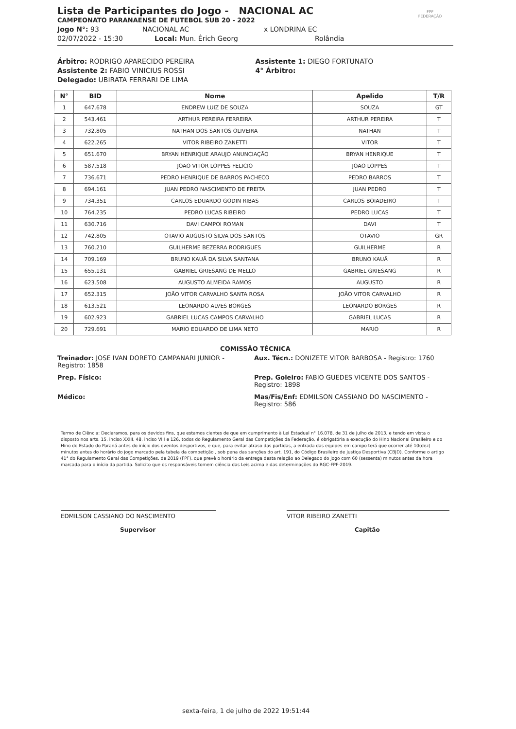Lista de Participantes do Jogo - NACIONAL AC
CAMPEONATO PARANAENSE DE FUTEBOL SUB 20 - 2022
Jogo N°: 93 NACIONAL AC x LONDRINA EC
02/07/2022 - 15:30 Local: Mun. Érich Georg Rolândia
FPF
FEDERAÇÃO
Árbitro: RODRIGO APARECIDO PEREIRA
Assistente 1: DIEGO FORTUNATO
Assistente 2: FABIO VINICIUS ROSSI
4° Árbitro:
Delegado: UBIRATA FERRARI DE LIMA
| N° | BID | Nome | Apelido | T/R |
| --- | --- | --- | --- | --- |
| 1 | 647.678 | ENDREW LUIZ DE SOUZA | SOUZA | GT |
| 2 | 543.461 | ARTHUR PEREIRA FERREIRA | ARTHUR PEREIRA | T |
| 3 | 732.805 | NATHAN DOS SANTOS OLIVEIRA | NATHAN | T |
| 4 | 622.265 | VITOR RIBEIRO ZANETTI | VITOR | T |
| 5 | 651.670 | BRYAN HENRIQUE ARAUJO ANUNCIAÇÃO | BRYAN HENRIQUE | T |
| 6 | 587.518 | JOAO VITOR LOPPES FELICIO | JOAO LOPPES | T |
| 7 | 736.671 | PEDRO HENRIQUE DE BARROS PACHECO | PEDRO BARROS | T |
| 8 | 694.161 | JUAN PEDRO NASCIMENTO DE FREITA | JUAN PEDRO | T |
| 9 | 734.351 | CARLOS EDUARDO GODIN RIBAS | CARLOS BOIADEIRO | T |
| 10 | 764.235 | PEDRO LUCAS RIBEIRO | PEDRO LUCAS | T |
| 11 | 630.716 | DAVI CAMPOI ROMAN | DAVI | T |
| 12 | 742.805 | OTAVIO AUGUSTO SILVA DOS SANTOS | OTAVIO | GR |
| 13 | 760.210 | GUILHERME BEZERRA RODRIGUES | GUILHERME | R |
| 14 | 709.169 | BRUNO KAUÃ DA SILVA SANTANA | BRUNO KAUÃ | R |
| 15 | 655.131 | GABRIEL GRIESANG DE MELLO | GABRIEL GRIESANG | R |
| 16 | 623.508 | AUGUSTO ALMEIDA RAMOS | AUGUSTO | R |
| 17 | 652.315 | JOÃO VITOR CARVALHO SANTA ROSA | JOÃO VITOR CARVALHO | R |
| 18 | 613.521 | LEONARDO ALVES BORGES | LEONARDO BORGES | R |
| 19 | 602.923 | GABRIEL LUCAS CAMPOS CARVALHO | GABRIEL LUCAS | R |
| 20 | 729.691 | MARIO EDUARDO DE LIMA NETO | MARIO | R |
COMISSÃO TÉCNICA
Treinador: JOSE IVAN DORETO CAMPANARI JUNIOR - Registro: 1858
Aux. Técn.: DONIZETE VITOR BARBOSA - Registro: 1760
Prep. Físico:
Prep. Goleiro: FABIO GUEDES VICENTE DOS SANTOS - Registro: 1898
Médico:
Mas/Fis/Enf: EDMILSON CASSIANO DO NASCIMENTO - Registro: 586
Termo de Ciência: Declaramos, para os devidos fins, que estamos cientes de que em cumprimento à Lei Estadual n° 16.078, de 31 de Julho de 2013, e tendo em vista o disposto nos arts. 15, inciso XXIII, 48, inciso VIII e 126, todos do Regulamento Geral das Competições da Federação, é obrigatória a execução do Hino Nacional Brasileiro e do Hino do Estado do Paraná antes do início dos eventos desportivos, e que, para evitar atraso das partidas, a entrada das equipes em campo terá que ocorrer até 10(dez) minutos antes do horário do jogo marcado pela tabela da competição , sob pena das sanções do art. 191, do Código Brasileiro de Justiça Desportiva (CBJD). Conforme o artigo 41° do Regulamento Geral das Competições, de 2019 (FPF), que prevê o horário da entrega desta relação ao Delegado do jogo com 60 (sessenta) minutos antes da hora marcada para o início da partida. Solicito que os responsáveis tomem ciência das Leis acima e das determinações do RGC-FPF-2019.
EDMILSON CASSIANO DO NASCIMENTO
Supervisor
VITOR RIBEIRO ZANETTI
Capitão
sexta-feira, 1 de julho de 2022 19:51:44